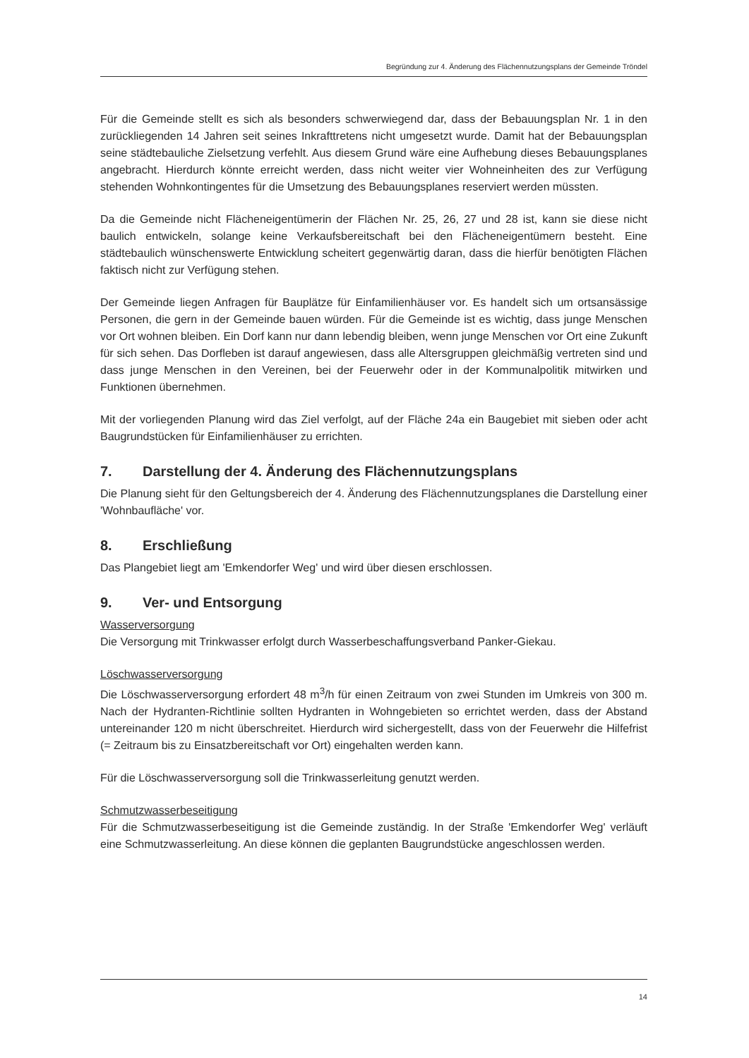Begründung zur 4. Änderung des Flächennutzungsplans der Gemeinde Tröndel
Für die Gemeinde stellt es sich als besonders schwerwiegend dar, dass der Bebauungsplan Nr. 1 in den zurückliegenden 14 Jahren seit seines Inkrafttretens nicht umgesetzt wurde. Damit hat der Bebauungsplan seine städtebauliche Zielsetzung verfehlt. Aus diesem Grund wäre eine Aufhebung dieses Bebauungsplanes angebracht. Hierdurch könnte erreicht werden, dass nicht weiter vier Wohneinheiten des zur Verfügung stehenden Wohnkontingentes für die Umsetzung des Bebauungsplanes reserviert werden müssten.
Da die Gemeinde nicht Flächeneigentümerin der Flächen Nr. 25, 26, 27 und 28 ist, kann sie diese nicht baulich entwickeln, solange keine Verkaufsbereitschaft bei den Flächeneigentümern besteht. Eine städtebaulich wünschenswerte Entwicklung scheitert gegenwärtig daran, dass die hierfür benötigten Flächen faktisch nicht zur Verfügung stehen.
Der Gemeinde liegen Anfragen für Bauplätze für Einfamilienhäuser vor. Es handelt sich um ortsansässige Personen, die gern in der Gemeinde bauen würden. Für die Gemeinde ist es wichtig, dass junge Menschen vor Ort wohnen bleiben. Ein Dorf kann nur dann lebendig bleiben, wenn junge Menschen vor Ort eine Zukunft für sich sehen. Das Dorfleben ist darauf angewiesen, dass alle Altersgruppen gleichmäßig vertreten sind und dass junge Menschen in den Vereinen, bei der Feuerwehr oder in der Kommunalpolitik mitwirken und Funktionen übernehmen.
Mit der vorliegenden Planung wird das Ziel verfolgt, auf der Fläche 24a ein Baugebiet mit sieben oder acht Baugrundstücken für Einfamilienhäuser zu errichten.
7. Darstellung der 4. Änderung des Flächennutzungsplans
Die Planung sieht für den Geltungsbereich der 4. Änderung des Flächennutzungsplanes die Darstellung einer 'Wohnbaufläche' vor.
8. Erschließung
Das Plangebiet liegt am 'Emkendorfer Weg' und wird über diesen erschlossen.
9. Ver- und Entsorgung
Wasserversorgung
Die Versorgung mit Trinkwasser erfolgt durch Wasserbeschaffungsverband Panker-Giekau.
Löschwasserversorgung
Die Löschwasserversorgung erfordert 48 m<sup>3</sup>/h für einen Zeitraum von zwei Stunden im Umkreis von 300 m. Nach der Hydranten-Richtlinie sollten Hydranten in Wohngebieten so errichtet werden, dass der Abstand untereinander 120 m nicht überschreitet. Hierdurch wird sichergestellt, dass von der Feuerwehr die Hilfefrist (= Zeitraum bis zu Einsatzbereitschaft vor Ort) eingehalten werden kann.
Für die Löschwasserversorgung soll die Trinkwasserleitung genutzt werden.
Schmutzwasserbeseitigung
Für die Schmutzwasserbeseitigung ist die Gemeinde zuständig. In der Straße 'Emkendorfer Weg' verläuft eine Schmutzwasserleitung. An diese können die geplanten Baugrundstücke angeschlossen werden.
14